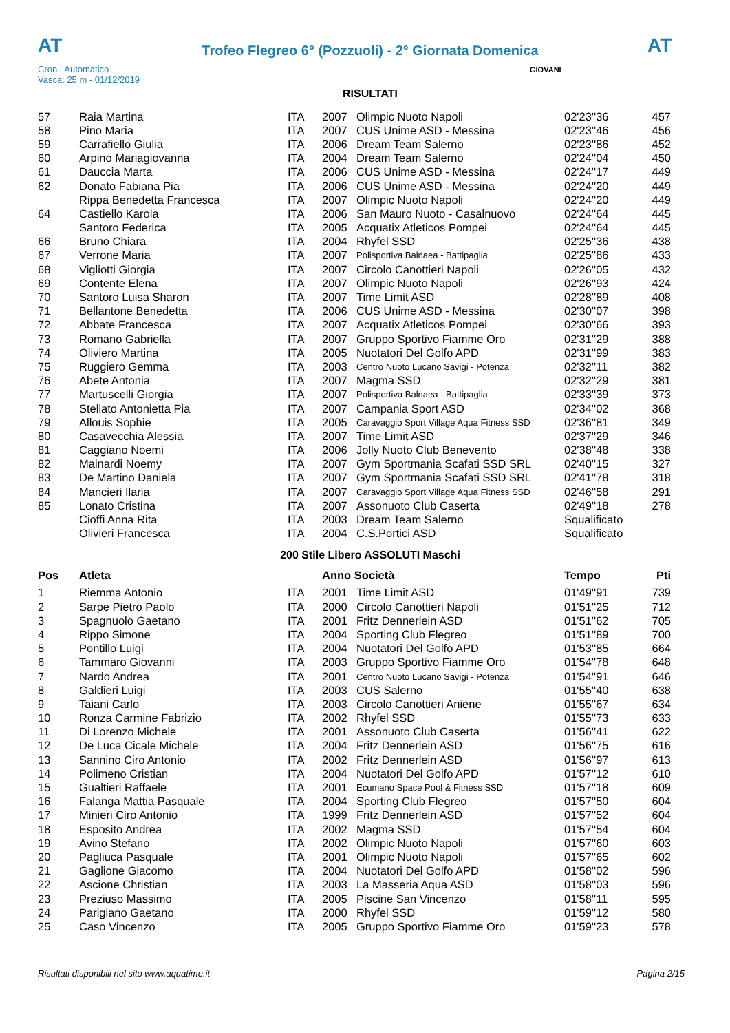AT
Trofeo Flegreo 6° (Pozzuoli) - 2° Giornata Domenica
AT
Cron.: Automatico
Vasca: 25 m - 01/12/2019
GIOVANI
RISULTATI
| 57 | Raia Martina | ITA | 2007 | Olimpic Nuoto Napoli | 02'23''36 | 457 |
| 58 | Pino Maria | ITA | 2007 | CUS Unime ASD - Messina | 02'23''46 | 456 |
| 59 | Carrafiello Giulia | ITA | 2006 | Dream Team Salerno | 02'23''86 | 452 |
| 60 | Arpino Mariagiovanna | ITA | 2004 | Dream Team Salerno | 02'24''04 | 450 |
| 61 | Dauccia Marta | ITA | 2006 | CUS Unime ASD - Messina | 02'24''17 | 449 |
| 62 | Donato Fabiana Pia | ITA | 2006 | CUS Unime ASD - Messina | 02'24''20 | 449 |
| | Rippa Benedetta Francesca | ITA | 2007 | Olimpic Nuoto Napoli | 02'24''20 | 449 |
| 64 | Castiello Karola | ITA | 2006 | San Mauro Nuoto - Casalnuovo | 02'24''64 | 445 |
| | Santoro Federica | ITA | 2005 | Acquatix Atleticos Pompei | 02'24''64 | 445 |
| 66 | Bruno Chiara | ITA | 2004 | Rhyfel SSD | 02'25''36 | 438 |
| 67 | Verrone Maria | ITA | 2007 | Polisportiva Balnaea - Battipaglia | 02'25''86 | 433 |
| 68 | Vigliotti Giorgia | ITA | 2007 | Circolo Canottieri Napoli | 02'26''05 | 432 |
| 69 | Contente Elena | ITA | 2007 | Olimpic Nuoto Napoli | 02'26''93 | 424 |
| 70 | Santoro Luisa Sharon | ITA | 2007 | Time Limit ASD | 02'28''89 | 408 |
| 71 | Bellantone Benedetta | ITA | 2006 | CUS Unime ASD - Messina | 02'30''07 | 398 |
| 72 | Abbate Francesca | ITA | 2007 | Acquatix Atleticos Pompei | 02'30''66 | 393 |
| 73 | Romano Gabriella | ITA | 2007 | Gruppo Sportivo Fiamme Oro | 02'31''29 | 388 |
| 74 | Oliviero Martina | ITA | 2005 | Nuotatori Del Golfo APD | 02'31''99 | 383 |
| 75 | Ruggiero Gemma | ITA | 2003 | Centro Nuoto Lucano Savigi - Potenza | 02'32''11 | 382 |
| 76 | Abete Antonia | ITA | 2007 | Magma SSD | 02'32''29 | 381 |
| 77 | Martuscelli Giorgia | ITA | 2007 | Polisportiva Balnaea - Battipaglia | 02'33''39 | 373 |
| 78 | Stellato Antonietta Pia | ITA | 2007 | Campania Sport ASD | 02'34''02 | 368 |
| 79 | Allouis Sophie | ITA | 2005 | Caravaggio Sport Village Aqua Fitness SSD | 02'36''81 | 349 |
| 80 | Casavecchia Alessia | ITA | 2007 | Time Limit ASD | 02'37''29 | 346 |
| 81 | Caggiano Noemi | ITA | 2006 | Jolly Nuoto Club Benevento | 02'38''48 | 338 |
| 82 | Mainardi Noemy | ITA | 2007 | Gym Sportmania Scafati SSD SRL | 02'40''15 | 327 |
| 83 | De Martino Daniela | ITA | 2007 | Gym Sportmania Scafati SSD SRL | 02'41''78 | 318 |
| 84 | Mancieri Ilaria | ITA | 2007 | Caravaggio Sport Village Aqua Fitness SSD | 02'46''58 | 291 |
| 85 | Lonato Cristina | ITA | 2007 | Assonuoto Club Caserta | 02'49''18 | 278 |
| | Cioffi Anna Rita | ITA | 2003 | Dream Team Salerno | Squalificato | |
| | Olivieri Francesca | ITA | 2004 | C.S.Portici ASD | Squalificato | |
200 Stile Libero ASSOLUTI Maschi
| Pos | Atleta | | Anno Società | | Tempo | Pti |
| --- | --- | --- | --- | --- | --- | --- |
| 1 | Riemma Antonio | ITA | 2001 | Time Limit ASD | 01'49''91 | 739 |
| 2 | Sarpe Pietro Paolo | ITA | 2000 | Circolo Canottieri Napoli | 01'51''25 | 712 |
| 3 | Spagnuolo Gaetano | ITA | 2001 | Fritz Dennerlein ASD | 01'51''62 | 705 |
| 4 | Rippo Simone | ITA | 2004 | Sporting Club Flegreo | 01'51''89 | 700 |
| 5 | Pontillo Luigi | ITA | 2004 | Nuotatori Del Golfo APD | 01'53''85 | 664 |
| 6 | Tammaro Giovanni | ITA | 2003 | Gruppo Sportivo Fiamme Oro | 01'54''78 | 648 |
| 7 | Nardo Andrea | ITA | 2001 | Centro Nuoto Lucano Savigi - Potenza | 01'54''91 | 646 |
| 8 | Galdieri Luigi | ITA | 2003 | CUS Salerno | 01'55''40 | 638 |
| 9 | Taiani Carlo | ITA | 2003 | Circolo Canottieri Aniene | 01'55''67 | 634 |
| 10 | Ronza Carmine Fabrizio | ITA | 2002 | Rhyfel SSD | 01'55''73 | 633 |
| 11 | Di Lorenzo Michele | ITA | 2001 | Assonuoto Club Caserta | 01'56''41 | 622 |
| 12 | De Luca Cicale Michele | ITA | 2004 | Fritz Dennerlein ASD | 01'56''75 | 616 |
| 13 | Sannino Ciro Antonio | ITA | 2002 | Fritz Dennerlein ASD | 01'56''97 | 613 |
| 14 | Polimeno Cristian | ITA | 2004 | Nuotatori Del Golfo APD | 01'57''12 | 610 |
| 15 | Gualtieri Raffaele | ITA | 2001 | Ecumano Space Pool & Fitness SSD | 01'57''18 | 609 |
| 16 | Falanga Mattia Pasquale | ITA | 2004 | Sporting Club Flegreo | 01'57''50 | 604 |
| 17 | Minieri Ciro Antonio | ITA | 1999 | Fritz Dennerlein ASD | 01'57''52 | 604 |
| 18 | Esposito Andrea | ITA | 2002 | Magma SSD | 01'57''54 | 604 |
| 19 | Avino Stefano | ITA | 2002 | Olimpic Nuoto Napoli | 01'57''60 | 603 |
| 20 | Pagliuca Pasquale | ITA | 2001 | Olimpic Nuoto Napoli | 01'57''65 | 602 |
| 21 | Gaglione Giacomo | ITA | 2004 | Nuotatori Del Golfo APD | 01'58''02 | 596 |
| 22 | Ascione Christian | ITA | 2003 | La Masseria Aqua ASD | 01'58''03 | 596 |
| 23 | Preziuso Massimo | ITA | 2005 | Piscine San Vincenzo | 01'58''11 | 595 |
| 24 | Parigiano Gaetano | ITA | 2000 | Rhyfel SSD | 01'59''12 | 580 |
| 25 | Caso Vincenzo | ITA | 2005 | Gruppo Sportivo Fiamme Oro | 01'59''23 | 578 |
Risultati disponibili nel sito www.aquatime.it Pagina 2/15